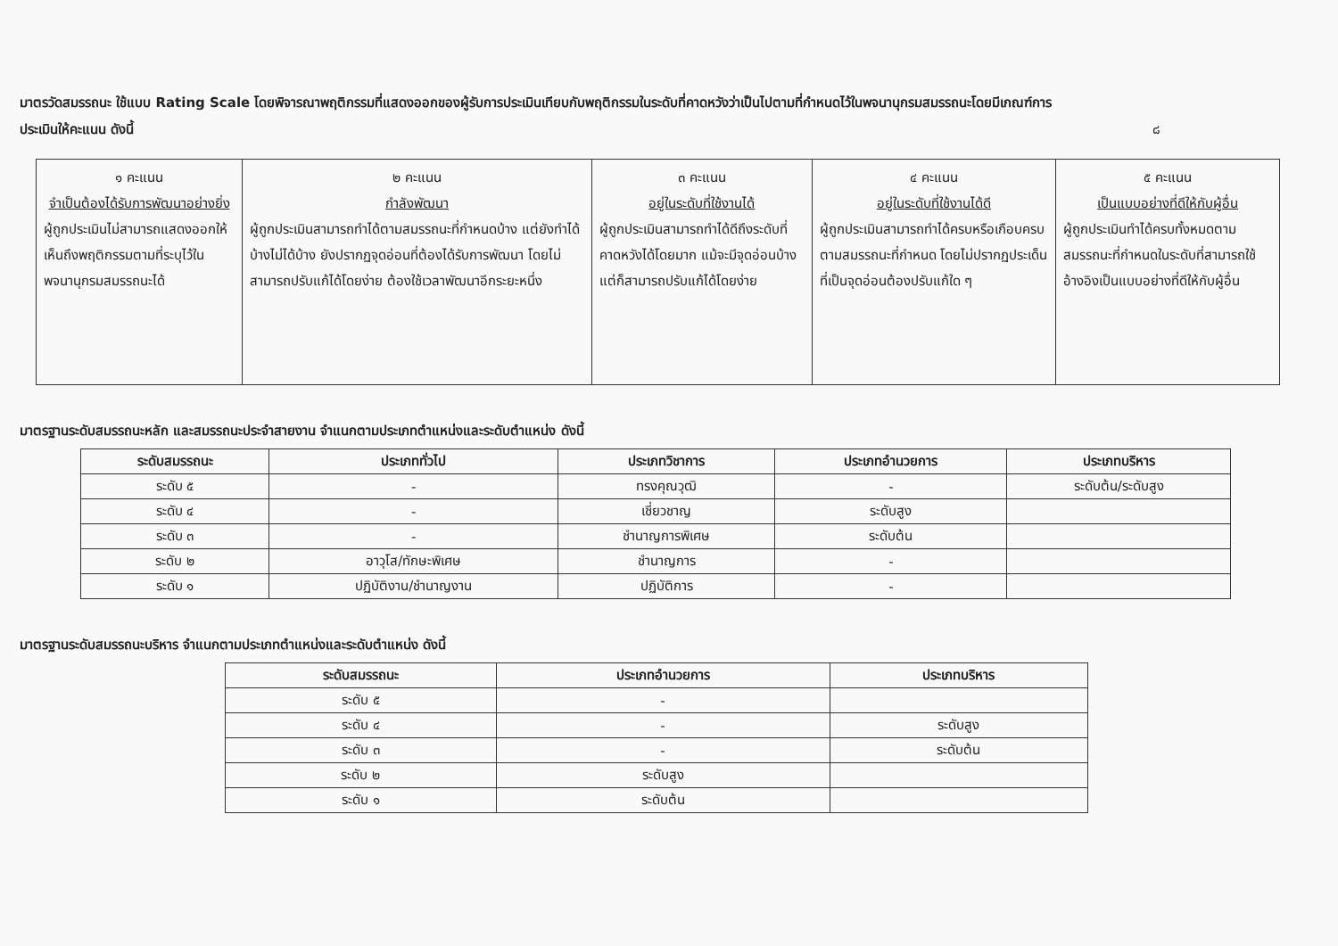มาตรวัดสมรรถนะ ใช้แบบ Rating Scale โดยพิจารณาพฤติกรรมที่แสดงออกของผู้รับการประเมินเทียบกับพฤติกรรมในระดับที่คาดหวังว่าเป็นไปตามที่กำหนดไว้ในพจนานุกรมสมรรถนะโดยมีเกณฑ์การ
ประเมินให้คะแนน ดังนี้ ๘
| ๑ คะแนน จำเป็นต้องได้รับการพัฒนาอย่างยิ่ง ผู้ถูกประเมินไม่สามารถแสดงออกให้เห็นถึงพฤติกรรมตามที่ระบุไว้ในพจนานุกรมสมรรถนะได้ | ๒ คะแนน กำลังพัฒนา ผู้ถูกประเมินสามารถทำได้ตามสมรรถนะที่กำหนดบ้าง แต่ยังทำได้บ้างไม่ได้บ้าง ยังปรากฏจุดอ่อนที่ต้องได้รับการพัฒนา โดยไม่สามารถปรับแก้ได้โดยง่าย ต้องใช้เวลาพัฒนาอีกระยะหนึ่ง | ๓ คะแนน อยู่ในระดับที่ใช้งานได้ ผู้ถูกประเมินสามารถทำได้ดีถึงระดับที่คาดหวังได้โดยมาก แม้จะมีจุดอ่อนบ้าง แต่ก็สามารถปรับแก้ได้โดยง่าย | ๔ คะแนน อยู่ในระดับที่ใช้งานได้ดี ผู้ถูกประเมินสามารถทำได้ครบหรือเกือบครบตามสมรรถนะที่กำหนด โดยไม่ปรากฏประเด็นที่เป็นจุดอ่อนต้องปรับแก้ใด ๆ | ๕ คะแนน เป็นแบบอย่างที่ดีให้กับผู้อื่น ผู้ถูกประเมินทำได้ครบทั้งหมดตามสมรรถนะที่กำหนดในระดับที่สามารถใช้อ้างอิงเป็นแบบอย่างที่ดีให้กับผู้อื่น |
มาตรฐานระดับสมรรถนะหลัก และสมรรถนะประจำสายงาน จำแนกตามประเภทตำแหน่งและระดับตำแหน่ง ดังนี้
| ระดับสมรรถนะ | ประเภททั่วไป | ประเภทวิชาการ | ประเภทอำนวยการ | ประเภทบริหาร |
| --- | --- | --- | --- | --- |
| ระดับ ๕ | - | ทรงคุณวุฒิ | - | ระดับต้น/ระดับสูง |
| ระดับ ๔ | - | เชี่ยวชาญ | ระดับสูง | |
| ระดับ ๓ | - | ชำนาญการพิเศษ | ระดับต้น | |
| ระดับ ๒ | อาวุโส/ทักษะพิเศษ | ชำนาญการ | - | |
| ระดับ ๑ | ปฏิบัติงาน/ชำนาญงาน | ปฏิบัติการ | - | |
มาตรฐานระดับสมรรถนะบริหาร จำแนกตามประเภทตำแหน่งและระดับตำแหน่ง ดังนี้
| ระดับสมรรถนะ | ประเภทอำนวยการ | ประเภทบริหาร |
| --- | --- | --- |
| ระดับ ๕ | - | |
| ระดับ ๔ | - | ระดับสูง |
| ระดับ ๓ | - | ระดับต้น |
| ระดับ ๒ | ระดับสูง | |
| ระดับ ๑ | ระดับต้น | |